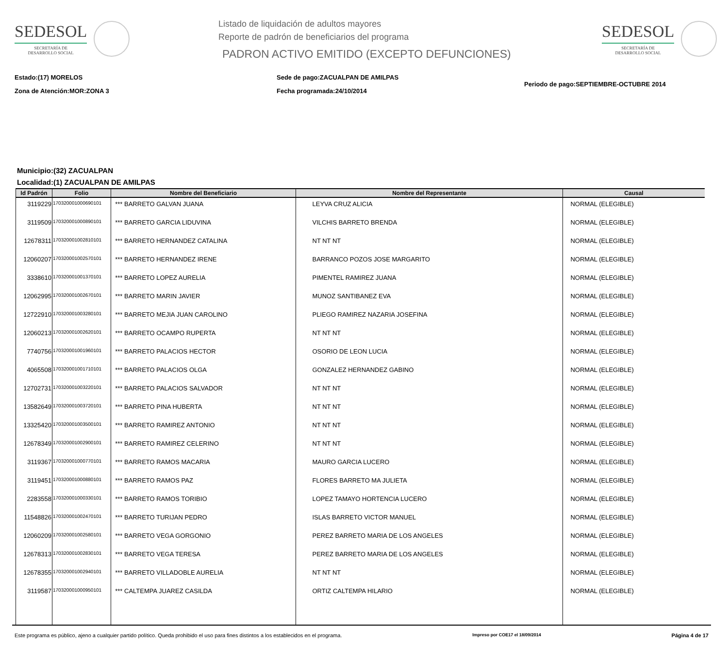SEDESOL
SECRETARÍA DE
DESARROLLO SOCIAL
Listado de liquidación de adultos mayores
Reporte de padrón de beneficiarios del programa
PADRON ACTIVO EMITIDO (EXCEPTO DEFUNCIONES)
SEDESOL
SECRETARÍA DE
DESARROLLO SOCIAL
Estado:(17) MORELOS
Zona de Atención:MOR:ZONA 3
Sede de pago:ZACUALPAN DE AMILPAS
Fecha programada:24/10/2014
Periodo de pago:SEPTIEMBRE-OCTUBRE 2014
Municipio:(32) ZACUALPAN
Localidad:(1) ZACUALPAN DE AMILPAS
| Id Padrón | Folio | Nombre del Beneficiario | Nombre del Representante | Causal |
| --- | --- | --- | --- | --- |
| 3119229 | 170320001000690101 | *** BARRETO GALVAN JUANA | LEYVA CRUZ ALICIA | NORMAL (ELEGIBLE) |
| 3119509 | 170320001000890101 | *** BARRETO GARCIA LIDUVINA | VILCHIS BARRETO BRENDA | NORMAL (ELEGIBLE) |
| 12678311 | 170320001002810101 | *** BARRETO HERNANDEZ CATALINA | NT NT NT | NORMAL (ELEGIBLE) |
| 12060207 | 170320001002570101 | *** BARRETO HERNANDEZ IRENE | BARRANCO POZOS JOSE MARGARITO | NORMAL (ELEGIBLE) |
| 3338610 | 170320001001370101 | *** BARRETO LOPEZ AURELIA | PIMENTEL RAMIREZ JUANA | NORMAL (ELEGIBLE) |
| 12062995 | 170320001002670101 | *** BARRETO MARIN JAVIER | MUNOZ SANTIBANEZ EVA | NORMAL (ELEGIBLE) |
| 12722910 | 170320001003280101 | *** BARRETO MEJIA JUAN CAROLINO | PLIEGO RAMIREZ NAZARIA JOSEFINA | NORMAL (ELEGIBLE) |
| 12060213 | 170320001002620101 | *** BARRETO OCAMPO RUPERTA | NT NT NT | NORMAL (ELEGIBLE) |
| 7740756 | 170320001001960101 | *** BARRETO PALACIOS HECTOR | OSORIO DE LEON LUCIA | NORMAL (ELEGIBLE) |
| 4065508 | 170320001001710101 | *** BARRETO PALACIOS OLGA | GONZALEZ HERNANDEZ GABINO | NORMAL (ELEGIBLE) |
| 12702731 | 170320001003220101 | *** BARRETO PALACIOS SALVADOR | NT NT NT | NORMAL (ELEGIBLE) |
| 13582649 | 170320001003720101 | *** BARRETO PINA HUBERTA | NT NT NT | NORMAL (ELEGIBLE) |
| 13325420 | 170320001003500101 | *** BARRETO RAMIREZ ANTONIO | NT NT NT | NORMAL (ELEGIBLE) |
| 12678349 | 170320001002900101 | *** BARRETO RAMIREZ CELERINO | NT NT NT | NORMAL (ELEGIBLE) |
| 3119367 | 170320001000770101 | *** BARRETO RAMOS MACARIA | MAURO GARCIA LUCERO | NORMAL (ELEGIBLE) |
| 3119451 | 170320001000880101 | *** BARRETO RAMOS PAZ | FLORES BARRETO MA JULIETA | NORMAL (ELEGIBLE) |
| 2283558 | 170320001000330101 | *** BARRETO RAMOS TORIBIO | LOPEZ TAMAYO HORTENCIA LUCERO | NORMAL (ELEGIBLE) |
| 11548826 | 170320001002470101 | *** BARRETO TURIJAN PEDRO | ISLAS BARRETO VICTOR MANUEL | NORMAL (ELEGIBLE) |
| 12060209 | 170320001002580101 | *** BARRETO VEGA GORGONIO | PEREZ BARRETO MARIA DE LOS ANGELES | NORMAL (ELEGIBLE) |
| 12678313 | 170320001002830101 | *** BARRETO VEGA TERESA | PEREZ BARRETO MARIA DE LOS ANGELES | NORMAL (ELEGIBLE) |
| 12678355 | 170320001002940101 | *** BARRETO VILLADOBLE AURELIA | NT NT NT | NORMAL (ELEGIBLE) |
| 3119587 | 170320001000950101 | *** CALTEMPA JUAREZ CASILDA | ORTIZ CALTEMPA HILARIO | NORMAL (ELEGIBLE) |
Este programa es público, ajeno a cualquier partido político. Queda prohibido el uso para fines distintos a los establecidos en el programa. Impreso por COE17 el 18/09/2014 Página 4 de 17